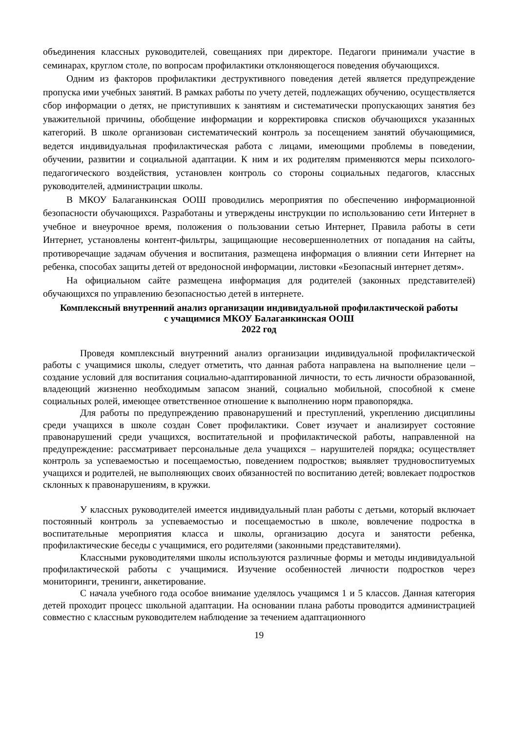объединения классных руководителей, совещаниях при директоре. Педагоги принимали участие в семинарах, круглом столе, по вопросам профилактики отклоняющегося поведения обучающихся.
Одним из факторов профилактики деструктивного поведения детей является предупреждение пропуска ими учебных занятий. В рамках работы по учету детей, подлежащих обучению, осуществляется сбор информации о детях, не приступивших к занятиям и систематически пропускающих занятия без уважительной причины, обобщение информации и корректировка списков обучающихся указанных категорий. В школе организован систематический контроль за посещением занятий обучающимися, ведется индивидуальная профилактическая работа с лицами, имеющими проблемы в поведении, обучении, развитии и социальной адаптации. К ним и их родителям применяются меры психолого-педагогического воздействия, установлен контроль со стороны социальных педагогов, классных руководителей, администрации школы.
В МКОУ Балаганкинская ООШ проводились мероприятия по обеспечению информационной безопасности обучающихся. Разработаны и утверждены инструкции по использованию сети Интернет в учебное и внеурочное время, положения о пользовании сетью Интернет, Правила работы в сети Интернет, установлены контент-фильтры, защищающие несовершеннолетних от попадания на сайты, противоречащие задачам обучения и воспитания, размещена информация о влиянии сети Интернет на ребенка, способах защиты детей от вредоносной информации, листовки «Безопасный интернет детям».
На официальном сайте размещена информация для родителей (законных представителей) обучающихся по управлению безопасностью детей в интернете.
Комплексный внутренний анализ организации индивидуальной профилактической работы
с учащимися МКОУ Балаганкинская ООШ
2022 год
Проведя комплексный внутренний анализ организации индивидуальной профилактической работы с учащимися школы, следует отметить, что данная работа направлена на выполнение цели – создание условий для воспитания социально-адаптированной личности, то есть личности образованной, владеющий жизненно необходимым запасом знаний, социально мобильной, способной к смене социальных ролей, имеющее ответственное отношение к выполнению норм правопорядка.
Для работы по предупреждению правонарушений и преступлений, укреплению дисциплины среди учащихся в школе создан Совет профилактики. Совет изучает и анализирует состояние правонарушений среди учащихся, воспитательной и профилактической работы, направленной на предупреждение: рассматривает персональные дела учащихся – нарушителей порядка; осуществляет контроль за успеваемостью и посещаемостью, поведением подростков; выявляет трудновоспитуемых учащихся и родителей, не выполняющих своих обязанностей по воспитанию детей; вовлекает подростков склонных к правонарушениям, в кружки.
У классных руководителей имеется индивидуальный план работы с детьми, который включает постоянный контроль за успеваемостью и посещаемостью в школе, вовлечение подростка в воспитательные мероприятия класса и школы, организацию досуга и занятости ребенка, профилактические беседы с учащимися, его родителями (законными представителями).
Классными руководителями школы используются различные формы и методы индивидуальной профилактической работы с учащимися. Изучение особенностей личности подростков через мониторинги, тренинги, анкетирование.
С начала учебного года особое внимание уделялось учащимся 1 и 5 классов. Данная категория детей проходит процесс школьной адаптации. На основании плана работы проводится администрацией совместно с классным руководителем наблюдение за течением адаптационного
19